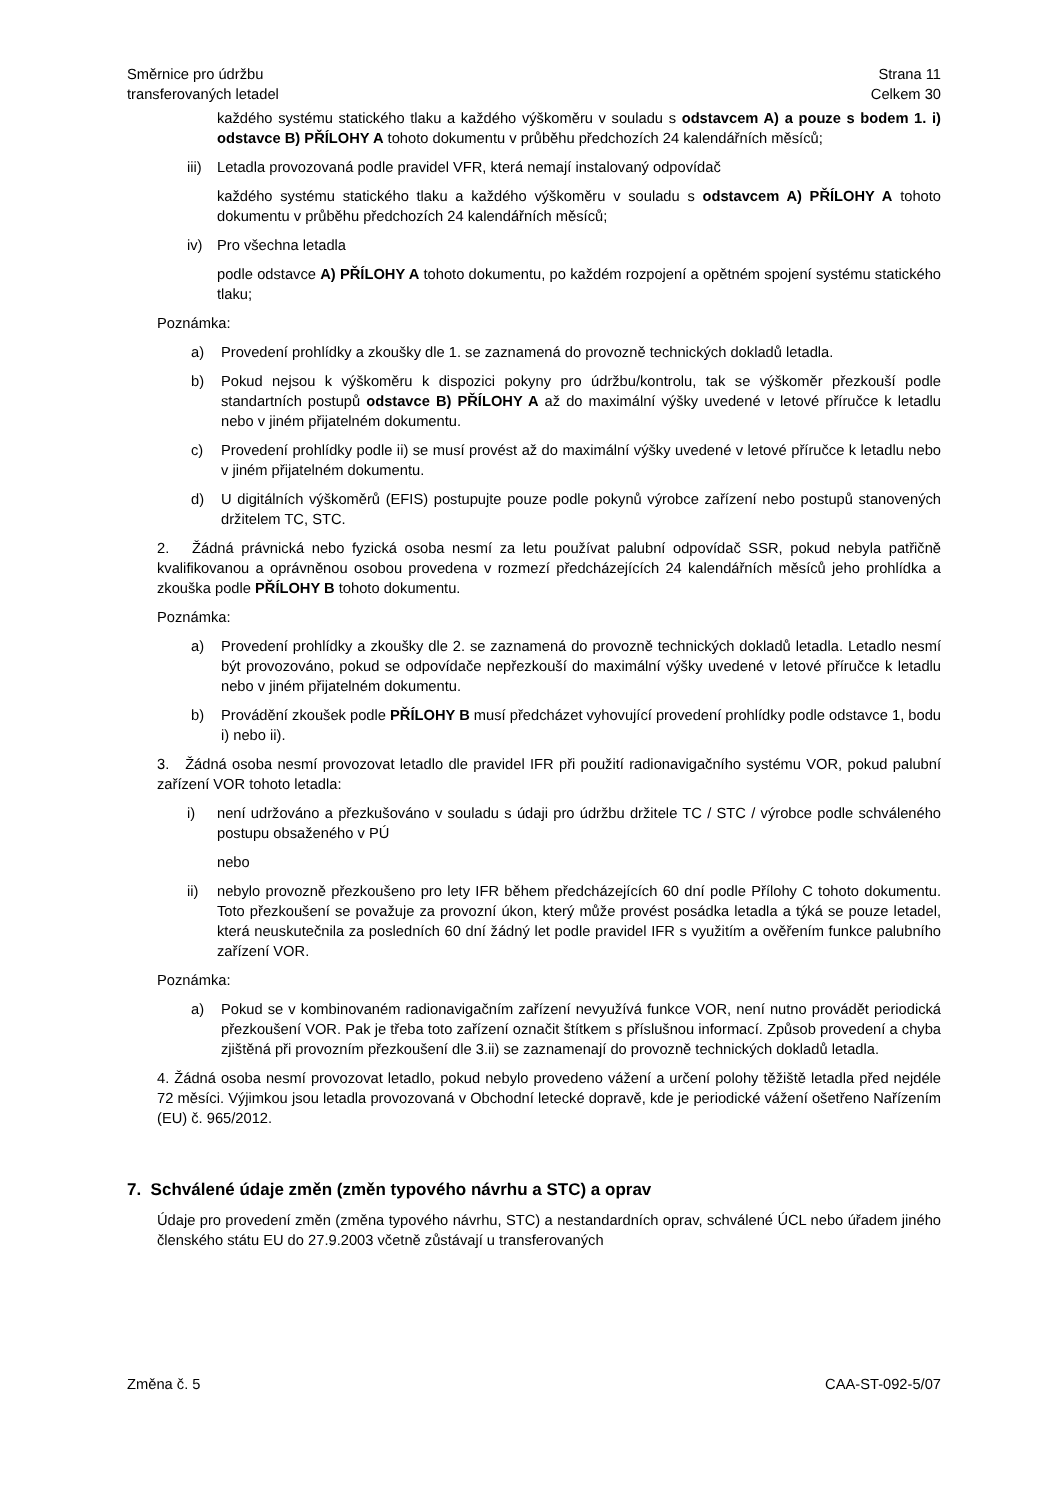Směrnice pro údržbu
transferovaných letadel
Strana 11
Celkem 30
každého systému statického tlaku a každého výškoměru v souladu s odstavcem A) a pouze s bodem 1. i) odstavce B) PŘÍLOHY A tohoto dokumentu v průběhu předchozích 24 kalendářních měsíců;
iii) Letadla provozovaná podle pravidel VFR, která nemají instalovaný odpovídač
každého systému statického tlaku a každého výškoměru v souladu s odstavcem A) PŘÍLOHY A tohoto dokumentu v průběhu předchozích 24 kalendářních měsíců;
iv) Pro všechna letadla
podle odstavce A) PŘÍLOHY A tohoto dokumentu, po každém rozpojení a opětném spojení systému statického tlaku;
Poznámka:
a) Provedení prohlídky a zkoušky dle 1. se zaznamená do provozně technických dokladů letadla.
b) Pokud nejsou k výškoměru k dispozici pokyny pro údržbu/kontrolu, tak se výškoměr přezkouší podle standartních postupů odstavce B) PŘÍLOHY A až do maximální výšky uvedené v letové příručce k letadlu nebo v jiném přijatelném dokumentu.
c) Provedení prohlídky podle ii) se musí provést až do maximální výšky uvedené v letové příručce k letadlu nebo v jiném přijatelném dokumentu.
d) U digitálních výškoměrů (EFIS) postupujte pouze podle pokynů výrobce zařízení nebo postupů stanovených držitelem TC, STC.
2. Žádná právnická nebo fyzická osoba nesmí za letu používat palubní odpovídač SSR, pokud nebyla patřičně kvalifikovanou a oprávněnou osobou provedena v rozmezí předcházejících 24 kalendářních měsíců jeho prohlídka a zkouška podle PŘÍLOHY B tohoto dokumentu.
Poznámka:
a) Provedení prohlídky a zkoušky dle 2. se zaznamená do provozně technických dokladů letadla. Letadlo nesmí být provozováno, pokud se odpovídače nepřezkouší do maximální výšky uvedené v letové příručce k letadlu nebo v jiném přijatelném dokumentu.
b) Provádění zkoušek podle PŘÍLOHY B musí předcházet vyhovující provedení prohlídky podle odstavce 1, bodu i) nebo ii).
3. Žádná osoba nesmí provozovat letadlo dle pravidel IFR při použití radionavigačního systému VOR, pokud palubní zařízení VOR tohoto letadla:
i) není udržováno a přezkušováno v souladu s údaji pro údržbu držitele TC / STC / výrobce podle schváleného postupu obsaženého v PÚ
nebo
ii) nebylo provozně přezkoušeno pro lety IFR během předcházejících 60 dní podle Přílohy C tohoto dokumentu. Toto přezkoušení se považuje za provozní úkon, který může provést posádka letadla a týká se pouze letadel, která neuskutečnila za posledních 60 dní žádný let podle pravidel IFR s využitím a ověřením funkce palubního zařízení VOR.
Poznámka:
a) Pokud se v kombinovaném radionavigačním zařízení nevyužívá funkce VOR, není nutno provádět periodická přezkoušení VOR. Pak je třeba toto zařízení označit štítkem s příslušnou informací. Způsob provedení a chyba zjištěná při provozním přezkoušení dle 3.ii) se zaznamenají do provozně technických dokladů letadla.
4. Žádná osoba nesmí provozovat letadlo, pokud nebylo provedeno vážení a určení polohy těžiště letadla před nejdéle 72 měsíci. Výjimkou jsou letadla provozovaná v Obchodní letecké dopravě, kde je periodické vážení ošetřeno Nařízením (EU) č. 965/2012.
7. Schválené údaje změn (změn typového návrhu a STC) a oprav
Údaje pro provedení změn (změna typového návrhu, STC) a nestandardních oprav, schválené ÚCL nebo úřadem jiného členského státu EU do 27.9.2003 včetně zůstávají u transferovaných
Změna č. 5 CAA-ST-092-5/07